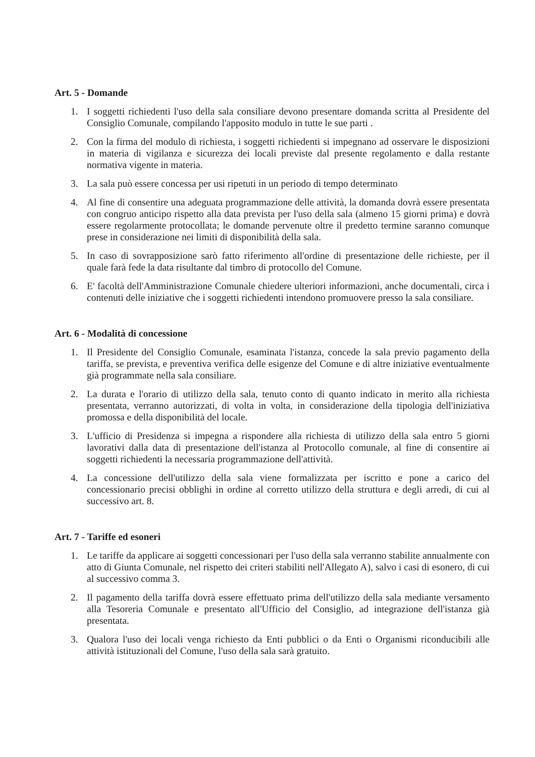Art. 5 - Domande
1. I soggetti richiedenti l'uso della sala consiliare devono presentare domanda scritta al Presidente del Consiglio Comunale, compilando l'apposito modulo in tutte le sue parti .
2. Con la firma del modulo di richiesta, i soggetti richiedenti si impegnano ad osservare le disposizioni in materia di vigilanza e sicurezza dei locali previste dal presente regolamento e dalla restante normativa vigente in materia.
3. La sala può essere concessa per usi ripetuti in un periodo di tempo determinato
4. Al fine di consentire una adeguata programmazione delle attività, la domanda dovrà essere presentata con congruo anticipo rispetto alla data prevista per l'uso della sala (almeno 15 giorni prima) e dovrà essere regolarmente protocollata; le domande pervenute oltre il predetto termine saranno comunque prese in considerazione nei limiti di disponibilità della sala.
5. In caso di sovrapposizione sarò fatto riferimento all'ordine di presentazione delle richieste, per il quale farà fede la data risultante dal timbro di protocollo del Comune.
6. E' facoltà dell'Amministrazione Comunale chiedere ulteriori informazioni, anche documentali, circa i contenuti delle iniziative che i soggetti richiedenti intendono promuovere presso la sala consiliare.
Art. 6 - Modalità di concessione
1. Il Presidente del Consiglio Comunale, esaminata l'istanza, concede la sala previo pagamento della tariffa, se prevista, e preventiva verifica delle esigenze del Comune e di altre iniziative eventualmente già programmate nella sala consiliare.
2. La durata e l'orario di utilizzo della sala, tenuto conto di quanto indicato in merito alla richiesta presentata, verranno autorizzati, di volta in volta, in considerazione della tipologia dell'iniziativa promossa e della disponibilità del locale.
3. L'ufficio di Presidenza si impegna a rispondere alla richiesta di utilizzo della sala entro 5 giorni lavorativi dalla data di presentazione dell'istanza al Protocollo comunale, al fine di consentire ai soggetti richiedenti la necessaria programmazione dell'attività.
4. La concessione dell'utilizzo della sala viene formalizzata per iscritto e pone a carico del concessionario precisi obblighi in ordine al corretto utilizzo della struttura e degli arredi, di cui al successivo art. 8.
Art. 7 - Tariffe ed esoneri
1. Le tariffe da applicare ai soggetti concessionari per l'uso della sala verranno stabilite annualmente con atto di Giunta Comunale, nel rispetto dei criteri stabiliti nell'Allegato A), salvo i casi di esonero, di cui al successivo comma 3.
2. Il pagamento della tariffa dovrà essere effettuato prima dell'utilizzo della sala mediante versamento alla Tesoreria Comunale e presentato all'Ufficio del Consiglio, ad integrazione dell'istanza già presentata.
3. Qualora l'uso dei locali venga richiesto da Enti pubblici o da Enti o Organismi riconducibili alle attività istituzionali del Comune, l'uso della sala sarà gratuito.